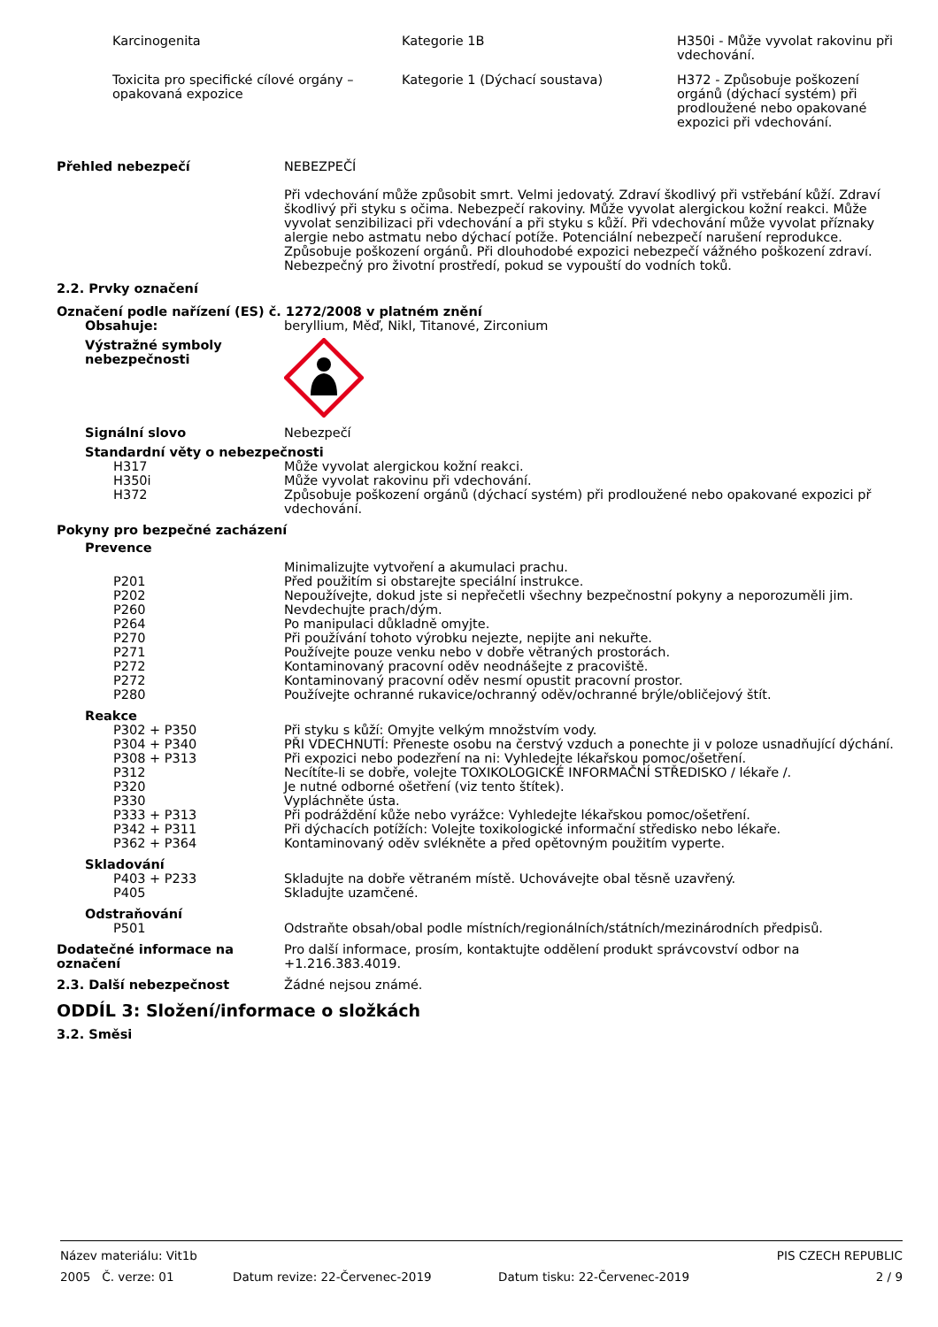| Karcinogenita | Kategorie 1B | H350i - Může vyvolat rakovinu při vdechování. |
| Toxicita pro specifické cílové orgány – opakovaná expozice | Kategorie 1 (Dýchací soustava) | H372 - Způsobuje poškození orgánů (dýchací systém) při prodloužené nebo opakované expozici při vdechování. |
Přehled nebezpečí NEBEZPEČÍ
Při vdechování může způsobit smrt. Velmi jedovatý. Zdraví škodlivý při vstřebání kůží. Zdraví škodlivý při styku s očima. Nebezpečí rakoviny. Může vyvolat alergickou kožní reakci. Může vyvolat senzibilizaci při vdechování a při styku s kůží. Při vdechování může vyvolat příznaky alergie nebo astmatu nebo dýchací potíže. Potenciální nebezpečí narušení reprodukce. Způsobuje poškození orgánů. Při dlouhodobé expozici nebezpečí vážného poškození zdraví. Nebezpečný pro životní prostředí, pokud se vypouští do vodních toků.
2.2. Prvky označení
Označení podle nařízení (ES) č. 1272/2008 v platném znění
Obsahuje: beryllium, Měď, Nikl, Titanové, Zirconium
Výstražné symboly nebezpečnosti
Signální slovo Nebezpečí
Standardní věty o nebezpečnosti
| H317 | Může vyvolat alergickou kožní reakci. |
| H350i | Může vyvolat rakovinu při vdechování. |
| H372 | Způsobuje poškození orgánů (dýchací systém) při prodloužené nebo opakované expozici př vdechování. |
Pokyny pro bezpečné zacházení
Prevence
| | Minimalizujte vytvoření a akumulaci prachu. |
| P201 | Před použitím si obstarejte speciální instrukce. |
| P202 | Nepoužívejte, dokud jste si nepřečetli všechny bezpečnostní pokyny a neporozuměli jim. |
| P260 | Nevdechujte prach/dým. |
| P264 | Po manipulaci důkladně omyjte. |
| P270 | Při používání tohoto výrobku nejezte, nepijte ani nekuřte. |
| P271 | Používejte pouze venku nebo v dobře větraných prostorách. |
| P272 | Kontaminovaný pracovní oděv neodnášejte z pracoviště. |
| P272 | Kontaminovaný pracovní oděv nesmí opustit pracovní prostor. |
| P280 | Používejte ochranné rukavice/ochranný oděv/ochranné brýle/obličejový štít. |
Reakce
| P302 + P350 | Při styku s kůží: Omyjte velkým množstvím vody. |
| P304 + P340 | PŘI VDECHNUTÍ: Přeneste osobu na čerstvý vzduch a ponechte ji v poloze usnadňující dýchání. |
| P308 + P313 | Při expozici nebo podezření na ni: Vyhledejte lékařskou pomoc/ošetření. |
| P312 | Necítíte-li se dobře, volejte TOXIKOLOGICKÉ INFORMAČNÍ STŘEDISKO / lékaře /. |
| P320 | Je nutné odborné ošetření (viz tento štítek). |
| P330 | Vypláchněte ústa. |
| P333 + P313 | Při podráždění kůže nebo vyrážce: Vyhledejte lékařskou pomoc/ošetření. |
| P342 + P311 | Při dýchacích potížích: Volejte toxikologické informační středisko nebo lékaře. |
| P362 + P364 | Kontaminovaný oděv svlékněte a před opětovným použitím vyperte. |
Skladování
| P403 + P233 | Skladujte na dobře větraném místě. Uchovávejte obal těsně uzavřený. |
| P405 | Skladujte uzamčené. |
Odstraňování
| P501 | Odstraňte obsah/obal podle místních/regionálních/státních/mezinárodních předpisů. |
Dodatečné informace na označení
Pro další informace, prosím, kontaktujte oddělení produkt správcovství odbor na +1.216.383.4019.
2.3. Další nebezpečnost Žádné nejsou známé.
ODDÍL 3: Složení/informace o složkách
3.2. Směsi
Název materiálu: Vit1b PIS CZECH REPUBLIC
2005 Č. verze: 01 Datum revize: 22-Červenec-2019 Datum tisku: 22-Červenec-2019 2 / 9